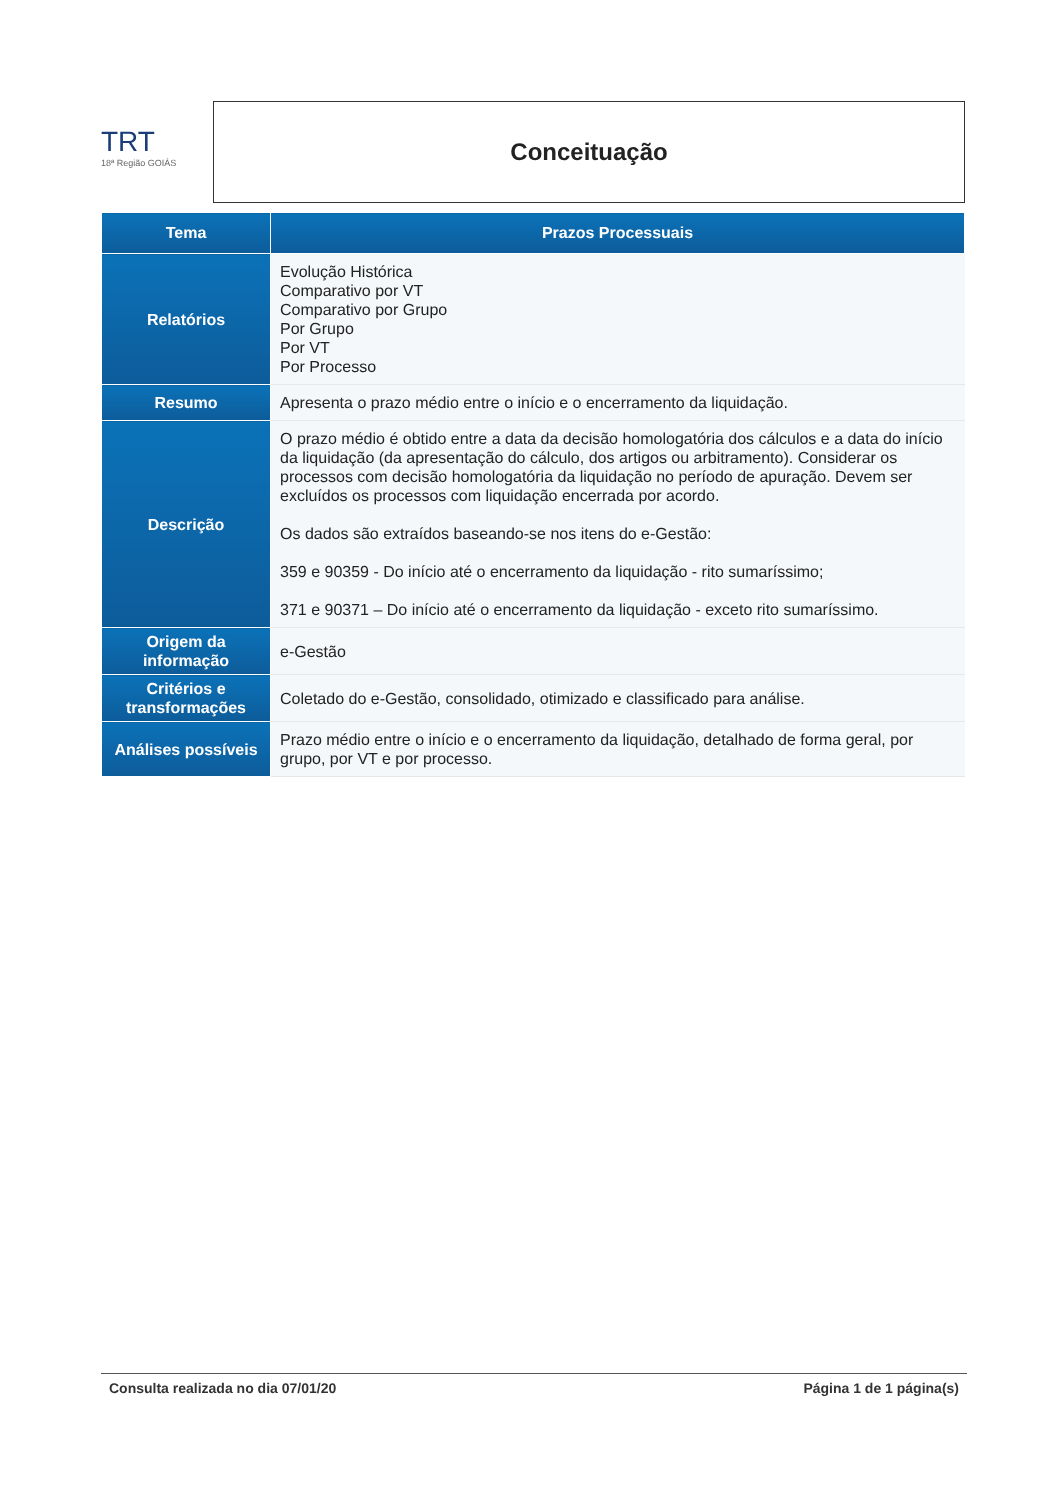TRT
18ª Região GOIÁS
Conceituação
| Tema | Prazos Processuais |
| --- | --- |
| Relatórios | Evolução Histórica Comparativo por VT Comparativo por Grupo Por Grupo Por VT Por Processo |
| Resumo | Apresenta o prazo médio entre o início e o encerramento da liquidação. |
| Descrição | O prazo médio é obtido entre a data da decisão homologatória dos cálculos e a data do início da liquidação (da apresentação do cálculo, dos artigos ou arbitramento). Considerar os processos com decisão homologatória da liquidação no período de apuração. Devem ser excluídos os processos com liquidação encerrada por acordo. Os dados são extraídos baseando-se nos itens do e-Gestão: 359 e 90359 - Do início até o encerramento da liquidação - rito sumaríssimo; 371 e 90371 – Do início até o encerramento da liquidação - exceto rito sumaríssimo. |
| Origem da informação | e-Gestão |
| Critérios e transformações | Coletado do e-Gestão, consolidado, otimizado e classificado para análise. |
| Análises possíveis | Prazo médio entre o início e o encerramento da liquidação, detalhado de forma geral, por grupo, por VT e por processo. |
Consulta realizada no dia 07/01/20 Página 1 de 1 página(s)